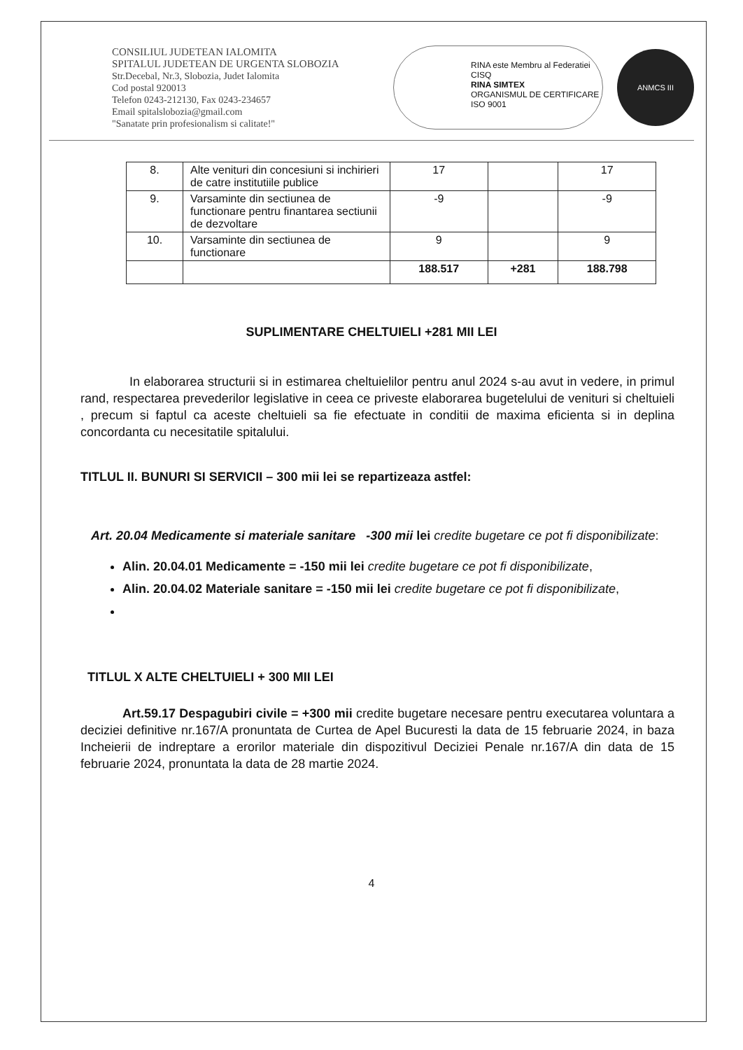CONSILIUL JUDETEAN IALOMITA
SPITALUL JUDETEAN DE URGENTA SLOBOZIA
Str.Decebal, Nr.3, Slobozia, Judet Ialomita
Cod postal 920013
Telefon 0243-212130, Fax 0243-234657
Email spitalslobozia@gmail.com
"Sanatate prin profesionalism si calitate!"
RINA este Membru al Federatiei CISQ
RINA SIMTEX
ORGANISMUL DE CERTIFICARE
ISO 9001
ANMCS III
| 8. | Alte venituri din concesiuni si inchirieri de catre institutiile publice | 17 | | 17 |
| 9. | Varsaminte din sectiunea de functionare pentru finantarea sectiunii de dezvoltare | -9 | | -9 |
| 10. | Varsaminte din sectiunea de functionare | 9 | | 9 |
| | | 188.517 | +281 | 188.798 |
SUPLIMENTARE CHELTUIELI +281 MII LEI
In elaborarea structurii si in estimarea cheltuielilor pentru anul 2024 s-au avut in vedere, in primul rand, respectarea prevederilor legislative in ceea ce priveste elaborarea bugetelului de venituri si cheltuieli , precum si faptul ca aceste cheltuieli sa fie efectuate in conditii de maxima eficienta si in deplina concordanta cu necesitatile spitalului.
TITLUL II. BUNURI SI SERVICII – 300 mii lei se repartizeaza astfel:
Art. 20.04 Medicamente si materiale sanitare -300 mii lei credite bugetare ce pot fi disponibilizate:
Alin. 20.04.01 Medicamente = -150 mii lei credite bugetare ce pot fi disponibilizate,
Alin. 20.04.02 Materiale sanitare = -150 mii lei credite bugetare ce pot fi disponibilizate,
TITLUL X ALTE CHELTUIELI + 300 MII LEI
Art.59.17 Despagubiri civile = +300 mii credite bugetare necesare pentru executarea voluntara a deciziei definitive nr.167/A pronuntata de Curtea de Apel Bucuresti la data de 15 februarie 2024, in baza Incheierii de indreptare a erorilor materiale din dispozitivul Deciziei Penale nr.167/A din data de 15 februarie 2024, pronuntata la data de 28 martie 2024.
4